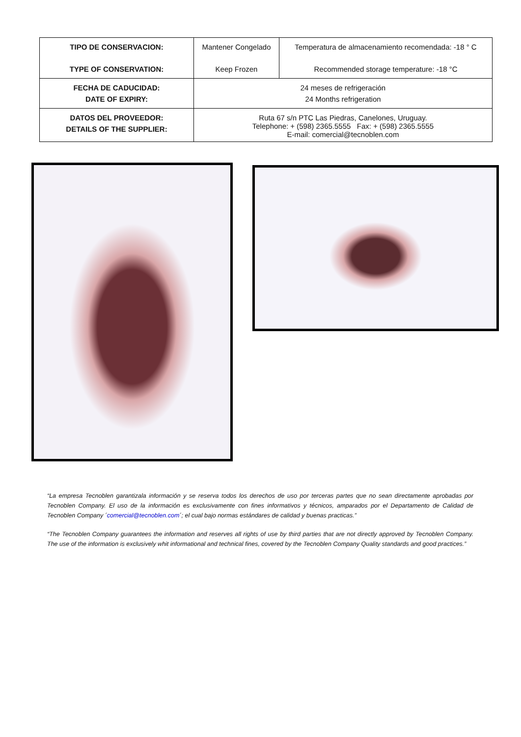| TIPO DE CONSERVACION: TYPE OF CONSERVATION: | Mantener Congelado Keep Frozen | Temperatura de almacenamiento recomendada: -18 ° C Recommended storage temperature: -18 °C |
| FECHA DE CADUCIDAD: DATE OF EXPIRY: | 24 meses de refrigeración 24 Months refrigeration | |
| DATOS DEL PROVEEDOR: DETAILS OF THE SUPPLIER: | Ruta 67 s/n PTC Las Piedras, Canelones, Uruguay. Telephone: + (598) 2365.5555 Fax: + (598) 2365.5555 E-mail: comercial@tecnoblen.com | |
“La empresa Tecnoblen garantizala información y se reserva todos los derechos de uso por terceras partes que no sean directamente aprobadas por Tecnoblen Company. El uso de la información es exclusivamente con fines informativos y técnicos, amparados por el Departamento de Calidad de Tecnoblen Company ´comercial@tecnoblen.com´; el cual bajo normas estándares de calidad y buenas practicas.”
“The Tecnoblen Company guarantees the information and reserves all rights of use by third parties that are not directly approved by Tecnoblen Company. The use of the information is exclusively whit informational and technical fines, covered by the Tecnoblen Company Quality standards and good practices.”